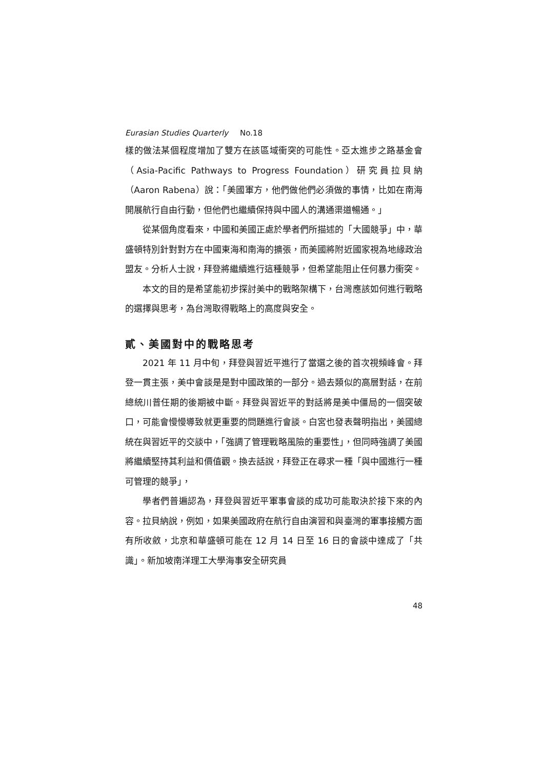Eurasian Studies Quarterly No.18
樣的做法某個程度增加了雙方在該區域衝突的可能性。亞太進步之路基金會（Asia-Pacific Pathways to Progress Foundation）研究員拉貝納（Aaron Rabena）說：「美國軍方，他們做他們必須做的事情，比如在南海開展航行自由行動，但他們也繼續保持與中國人的溝通渠道暢通。」
從某個角度看來，中國和美國正處於學者們所描述的「大國競爭」中，華盛頓特別針對對方在中國東海和南海的擴張，而美國將附近國家視為地緣政治盟友。分析人士說，拜登將繼續進行這種競爭，但希望能阻止任何暴力衝突。
本文的目的是希望能初步探討美中的戰略架構下，台灣應該如何進行戰略的選擇與思考，為台灣取得戰略上的高度與安全。
貳、美國對中的戰略思考
2021 年 11 月中旬，拜登與習近平進行了當選之後的首次視頻峰會。拜登一貫主張，美中會談是是對中國政策的一部分。過去類似的高層對話，在前總統川普任期的後期被中斷。拜登與習近平的對話將是美中僵局的一個突破口，可能會慢慢導致就更重要的問題進行會談。白宮也發表聲明指出，美國總統在與習近平的交談中，「強調了管理戰略風險的重要性」，但同時強調了美國將繼續堅持其利益和價值觀。換去話說，拜登正在尋求一種「與中國進行一種可管理的競爭」，
學者們普遍認為，拜登與習近平軍事會談的成功可能取決於接下來的內容。拉貝納說，例如，如果美國政府在航行自由演習和與臺灣的軍事接觸方面有所收斂，北京和華盛頓可能在 12 月 14 日至 16 日的會談中達成了「共識」。新加坡南洋理工大學海事安全研究員
48